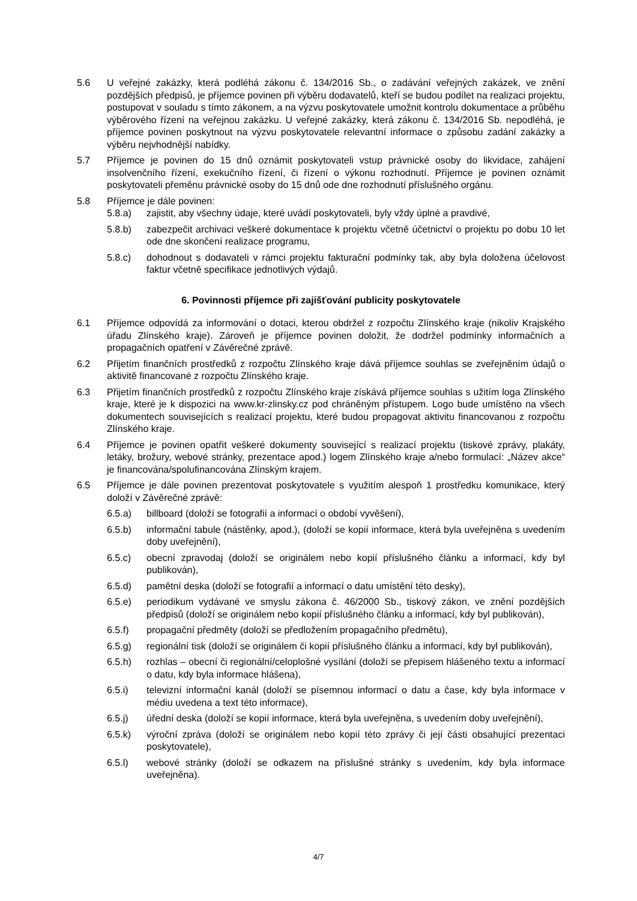5.6 U veřejné zakázky, která podléhá zákonu č. 134/2016 Sb., o zadávání veřejných zakázek, ve znění pozdějších předpisů, je příjemce povinen při výběru dodavatelů, kteří se budou podílet na realizaci projektu, postupovat v souladu s tímto zákonem, a na výzvu poskytovatele umožnit kontrolu dokumentace a průběhu výběrového řízení na veřejnou zakázku. U veřejné zakázky, která zákonu č. 134/2016 Sb. nepodléhá, je příjemce povinen poskytnout na výzvu poskytovatele relevantní informace o způsobu zadání zakázky a výběru nejvhodnější nabídky.
5.7 Příjemce je povinen do 15 dnů oznámit poskytovateli vstup právnické osoby do likvidace, zahájení insolvenčního řízení, exekučního řízení, či řízení o výkonu rozhodnutí. Příjemce je povinen oznámit poskytovateli přeměnu právnické osoby do 15 dnů ode dne rozhodnutí příslušného orgánu.
5.8 Příjemce je dále povinen:
5.8.a) zajistit, aby všechny údaje, které uvádí poskytovateli, byly vždy úplné a pravdivé,
5.8.b) zabezpečit archivaci veškeré dokumentace k projektu včetně účetnictví o projektu po dobu 10 let ode dne skončení realizace programu,
5.8.c) dohodnout s dodavateli v rámci projektu fakturační podmínky tak, aby byla doložena účelovost faktur včetně specifikace jednotlivých výdajů.
6. Povinnosti příjemce při zajišťování publicity poskytovatele
6.1 Příjemce odpovídá za informování o dotaci, kterou obdržel z rozpočtu Zlínského kraje (nikoliv Krajského úřadu Zlínského kraje). Zároveň je příjemce povinen doložit, že dodržel podmínky informačních a propagačních opatření v Závěrečné zprávě.
6.2 Přijetím finančních prostředků z rozpočtu Zlínského kraje dává příjemce souhlas se zveřejněním údajů o aktivitě financované z rozpočtu Zlínského kraje.
6.3 Přijetím finančních prostředků z rozpočtu Zlínského kraje získává příjemce souhlas s užitím loga Zlínského kraje, které je k dispozici na www.kr-zlinsky.cz pod chráněným přístupem. Logo bude umístěno na všech dokumentech souvisejících s realizací projektu, které budou propagovat aktivitu financovanou z rozpočtu Zlínského kraje.
6.4 Příjemce je povinen opatřit veškeré dokumenty související s realizací projektu (tiskové zprávy, plakáty, letáky, brožury, webové stránky, prezentace apod.) logem Zlínského kraje a/nebo formulací: „Název akce“ je financována/spolufinancována Zlínským krajem.
6.5 Příjemce je dále povinen prezentovat poskytovatele s využitím alespoň 1 prostředku komunikace, který doloží v Závěrečné zprávě:
6.5.a) billboard (doloží se fotografií a informací o období vyvěšení),
6.5.b) informační tabule (nástěnky, apod.), (doloží se kopií informace, která byla uveřejněna s uvedením doby uveřejnění),
6.5.c) obecní zpravodaj (doloží se originálem nebo kopií příslušného článku a informací, kdy byl publikován),
6.5.d) pamětní deska (doloží se fotografií a informací o datu umístění této desky),
6.5.e) periodikum vydávané ve smyslu zákona č. 46/2000 Sb., tiskový zákon, ve znění pozdějších předpisů (doloží se originálem nebo kopií příslušného článku a informací, kdy byl publikován),
6.5.f) propagační předměty (doloží se předložením propagačního předmětu),
6.5.g) regionální tisk (doloží se originálem či kopií příslušného článku a informací, kdy byl publikován),
6.5.h) rozhlas – obecní či regionální/celoplošné vysílání (doloží se přepisem hlášeného textu a informací o datu, kdy byla informace hlášena),
6.5.i) televizní informační kanál (doloží se písemnou informací o datu a čase, kdy byla informace v médiu uvedena a text této informace),
6.5.j) úřední deska (doloží se kopií informace, která byla uveřejněna, s uvedením doby uveřejnění),
6.5.k) výroční zpráva (doloží se originálem nebo kopií této zprávy či její části obsahující prezentaci poskytovatele),
6.5.l) webové stránky (doloží se odkazem na příslušné stránky s uvedením, kdy byla informace uveřejněna).
4/7